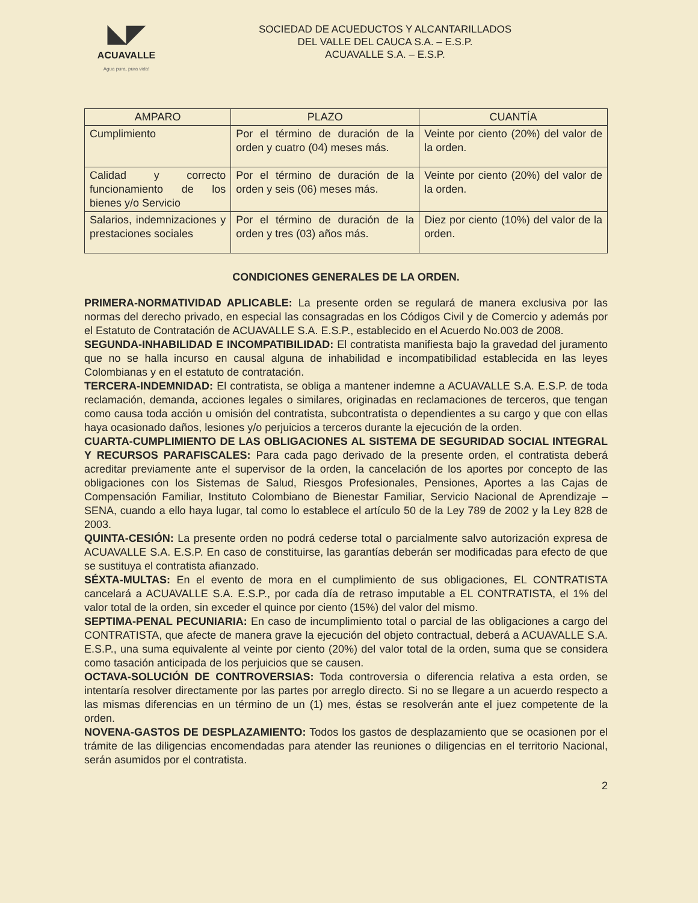◣◤
ACUAVALLE
Agua pura, pura vida!
SOCIEDAD DE ACUEDUCTOS Y ALCANTARILLADOS
DEL VALLE DEL CAUCA S.A. – E.S.P.
ACUAVALLE S.A. – E.S.P.
| AMPARO | PLAZO | CUANTÍA |
| --- | --- | --- |
| Cumplimiento | Por el término de duración de la orden y cuatro (04) meses más. | Veinte por ciento (20%) del valor de la orden. |
| Calidad y correcto funcionamiento de los bienes y/o Servicio | Por el término de duración de la orden y seis (06) meses más. | Veinte por ciento (20%) del valor de la orden. |
| Salarios, indemnizaciones y prestaciones sociales | Por el término de duración de la orden y tres (03) años más. | Diez por ciento (10%) del valor de la orden. |
CONDICIONES GENERALES DE LA ORDEN.
PRIMERA-NORMATIVIDAD APLICABLE: La presente orden se regulará de manera exclusiva por las normas del derecho privado, en especial las consagradas en los Códigos Civil y de Comercio y además por el Estatuto de Contratación de ACUAVALLE S.A. E.S.P., establecido en el Acuerdo No.003 de 2008.
SEGUNDA-INHABILIDAD E INCOMPATIBILIDAD: El contratista manifiesta bajo la gravedad del juramento que no se halla incurso en causal alguna de inhabilidad e incompatibilidad establecida en las leyes Colombianas y en el estatuto de contratación.
TERCERA-INDEMNIDAD: El contratista, se obliga a mantener indemne a ACUAVALLE S.A. E.S.P. de toda reclamación, demanda, acciones legales o similares, originadas en reclamaciones de terceros, que tengan como causa toda acción u omisión del contratista, subcontratista o dependientes a su cargo y que con ellas haya ocasionado daños, lesiones y/o perjuicios a terceros durante la ejecución de la orden.
CUARTA-CUMPLIMIENTO DE LAS OBLIGACIONES AL SISTEMA DE SEGURIDAD SOCIAL INTEGRAL Y RECURSOS PARAFISCALES: Para cada pago derivado de la presente orden, el contratista deberá acreditar previamente ante el supervisor de la orden, la cancelación de los aportes por concepto de las obligaciones con los Sistemas de Salud, Riesgos Profesionales, Pensiones, Aportes a las Cajas de Compensación Familiar, Instituto Colombiano de Bienestar Familiar, Servicio Nacional de Aprendizaje – SENA, cuando a ello haya lugar, tal como lo establece el artículo 50 de la Ley 789 de 2002 y la Ley 828 de 2003.
QUINTA-CESIÓN: La presente orden no podrá cederse total o parcialmente salvo autorización expresa de ACUAVALLE S.A. E.S.P. En caso de constituirse, las garantías deberán ser modificadas para efecto de que se sustituya el contratista afianzado.
SÉXTA-MULTAS: En el evento de mora en el cumplimiento de sus obligaciones, EL CONTRATISTA cancelará a ACUAVALLE S.A. E.S.P., por cada día de retraso imputable a EL CONTRATISTA, el 1% del valor total de la orden, sin exceder el quince por ciento (15%) del valor del mismo.
SEPTIMA-PENAL PECUNIARIA: En caso de incumplimiento total o parcial de las obligaciones a cargo del CONTRATISTA, que afecte de manera grave la ejecución del objeto contractual, deberá a ACUAVALLE S.A. E.S.P., una suma equivalente al veinte por ciento (20%) del valor total de la orden, suma que se considera como tasación anticipada de los perjuicios que se causen.
OCTAVA-SOLUCIÓN DE CONTROVERSIAS: Toda controversia o diferencia relativa a esta orden, se intentaría resolver directamente por las partes por arreglo directo. Si no se llegare a un acuerdo respecto a las mismas diferencias en un término de un (1) mes, éstas se resolverán ante el juez competente de la orden.
NOVENA-GASTOS DE DESPLAZAMIENTO: Todos los gastos de desplazamiento que se ocasionen por el trámite de las diligencias encomendadas para atender las reuniones o diligencias en el territorio Nacional, serán asumidos por el contratista.
2